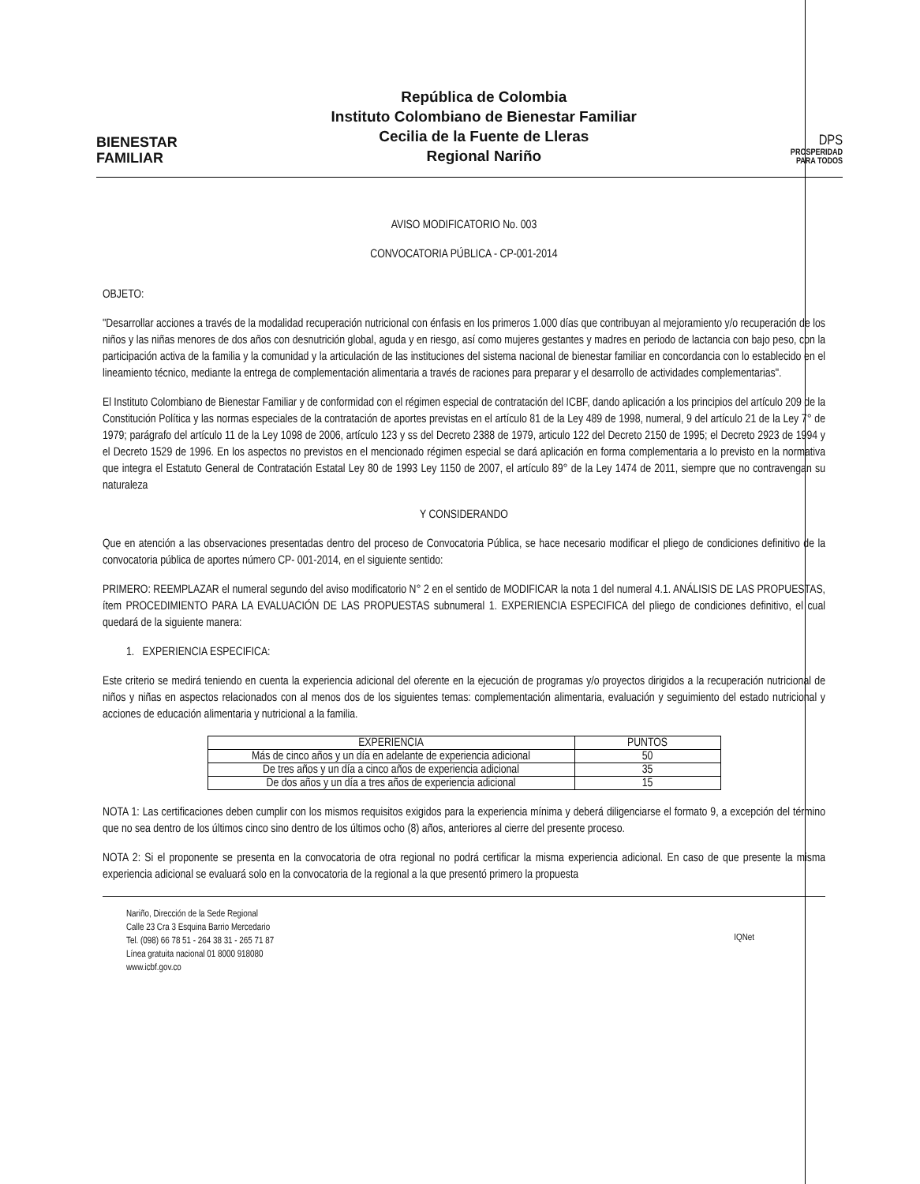BIENESTAR
FAMILIAR
República de Colombia
Instituto Colombiano de Bienestar Familiar
Cecilia de la Fuente de Lleras
Regional Nariño
DPS
PROSPERIDAD
PARA TODOS
AVISO MODIFICATORIO No. 003
CONVOCATORIA PÚBLICA - CP-001-2014
OBJETO:
"Desarrollar acciones a través de la modalidad recuperación nutricional con énfasis en los primeros 1.000 días que contribuyan al mejoramiento y/o recuperación de los niños y las niñas menores de dos años con desnutrición global, aguda y en riesgo, así como mujeres gestantes y madres en periodo de lactancia con bajo peso, con la participación activa de la familia y la comunidad y la articulación de las instituciones del sistema nacional de bienestar familiar en concordancia con lo establecido en el lineamiento técnico, mediante la entrega de complementación alimentaria a través de raciones para preparar y el desarrollo de actividades complementarias".
El Instituto Colombiano de Bienestar Familiar y de conformidad con el régimen especial de contratación del ICBF, dando aplicación a los principios del artículo 209 de la Constitución Política y las normas especiales de la contratación de aportes previstas en el artículo 81 de la Ley 489 de 1998, numeral, 9 del artículo 21 de la Ley 7° de 1979; parágrafo del artículo 11 de la Ley 1098 de 2006, artículo 123 y ss del Decreto 2388 de 1979, articulo 122 del Decreto 2150 de 1995; el Decreto 2923 de 1994 y el Decreto 1529 de 1996. En los aspectos no previstos en el mencionado régimen especial se dará aplicación en forma complementaria a lo previsto en la normativa que integra el Estatuto General de Contratación Estatal Ley 80 de 1993 Ley 1150 de 2007, el artículo 89° de la Ley 1474 de 2011, siempre que no contravengan su naturaleza
Y CONSIDERANDO
Que en atención a las observaciones presentadas dentro del proceso de Convocatoria Pública, se hace necesario modificar el pliego de condiciones definitivo de la convocatoria pública de aportes número CP- 001-2014, en el siguiente sentido:
PRIMERO: REEMPLAZAR el numeral segundo del aviso modificatorio N° 2 en el sentido de MODIFICAR la nota 1 del numeral 4.1. ANÁLISIS DE LAS PROPUESTAS, ítem PROCEDIMIENTO PARA LA EVALUACIÓN DE LAS PROPUESTAS subnumeral 1. EXPERIENCIA ESPECIFICA del pliego de condiciones definitivo, el cual quedará de la siguiente manera:
1. EXPERIENCIA ESPECIFICA:
Este criterio se medirá teniendo en cuenta la experiencia adicional del oferente en la ejecución de programas y/o proyectos dirigidos a la recuperación nutricional de niños y niñas en aspectos relacionados con al menos dos de los siguientes temas: complementación alimentaria, evaluación y seguimiento del estado nutricional y acciones de educación alimentaria y nutricional a la familia.
| EXPERIENCIA | PUNTOS |
| --- | --- |
| Más de cinco años y un día en adelante de experiencia adicional | 50 |
| De tres años y un día a cinco años de experiencia adicional | 35 |
| De dos años y un día a tres años de experiencia adicional | 15 |
NOTA 1: Las certificaciones deben cumplir con los mismos requisitos exigidos para la experiencia mínima y deberá diligenciarse el formato 9, a excepción del término que no sea dentro de los últimos cinco sino dentro de los últimos ocho (8) años, anteriores al cierre del presente proceso.
NOTA 2: Si el proponente se presenta en la convocatoria de otra regional no podrá certificar la misma experiencia adicional. En caso de que presente la misma experiencia adicional se evaluará solo en la convocatoria de la regional a la que presentó primero la propuesta
Nariño, Dirección de la Sede Regional
Calle 23 Cra 3 Esquina Barrio Mercedario
Tel. (098) 66 78 51 - 264 38 31 - 265 71 87
Línea gratuita nacional 01 8000 918080
www.icbf.gov.co
IQNet